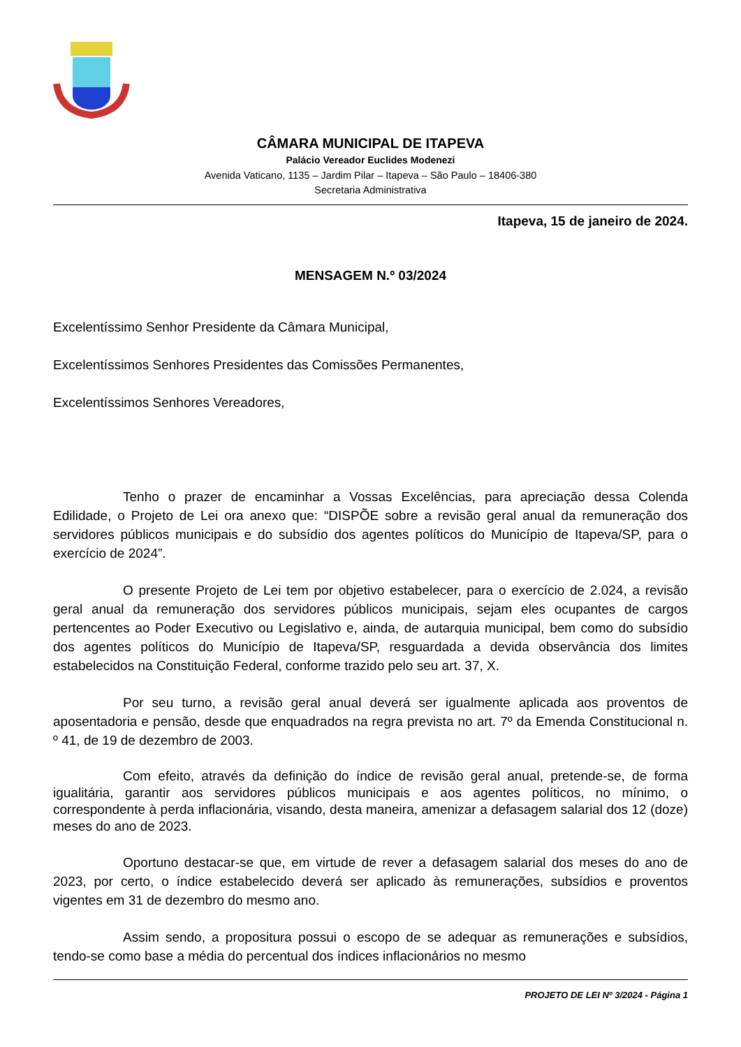CÂMARA MUNICIPAL DE ITAPEVA
Palácio Vereador Euclides Modenezi
Avenida Vaticano, 1135 – Jardim Pilar – Itapeva – São Paulo – 18406-380
Secretaria Administrativa
Itapeva, 15 de janeiro de 2024.
MENSAGEM N.º 03/2024
Excelentíssimo Senhor Presidente da Câmara Municipal,
Excelentíssimos Senhores Presidentes das Comissões Permanentes,
Excelentíssimos Senhores Vereadores,
Tenho o prazer de encaminhar a Vossas Excelências, para apreciação dessa Colenda Edilidade, o Projeto de Lei ora anexo que: “DISPÕE sobre a revisão geral anual da remuneração dos servidores públicos municipais e do subsídio dos agentes políticos do Município de Itapeva/SP, para o exercício de 2024”.
O presente Projeto de Lei tem por objetivo estabelecer, para o exercício de 2.024, a revisão geral anual da remuneração dos servidores públicos municipais, sejam eles ocupantes de cargos pertencentes ao Poder Executivo ou Legislativo e, ainda, de autarquia municipal, bem como do subsídio dos agentes políticos do Município de Itapeva/SP, resguardada a devida observância dos limites estabelecidos na Constituição Federal, conforme trazido pelo seu art. 37, X.
Por seu turno, a revisão geral anual deverá ser igualmente aplicada aos proventos de aposentadoria e pensão, desde que enquadrados na regra prevista no art. 7º da Emenda Constitucional n. º 41, de 19 de dezembro de 2003.
Com efeito, através da definição do índice de revisão geral anual, pretende-se, de forma igualitária, garantir aos servidores públicos municipais e aos agentes políticos, no mínimo, o correspondente à perda inflacionária, visando, desta maneira, amenizar a defasagem salarial dos 12 (doze) meses do ano de 2023.
Oportuno destacar-se que, em virtude de rever a defasagem salarial dos meses do ano de 2023, por certo, o índice estabelecido deverá ser aplicado às remunerações, subsídios e proventos vigentes em 31 de dezembro do mesmo ano.
Assim sendo, a propositura possui o escopo de se adequar as remunerações e subsídios, tendo-se como base a média do percentual dos índices inflacionários no mesmo
PROJETO DE LEI Nº 3/2024 - Página 1